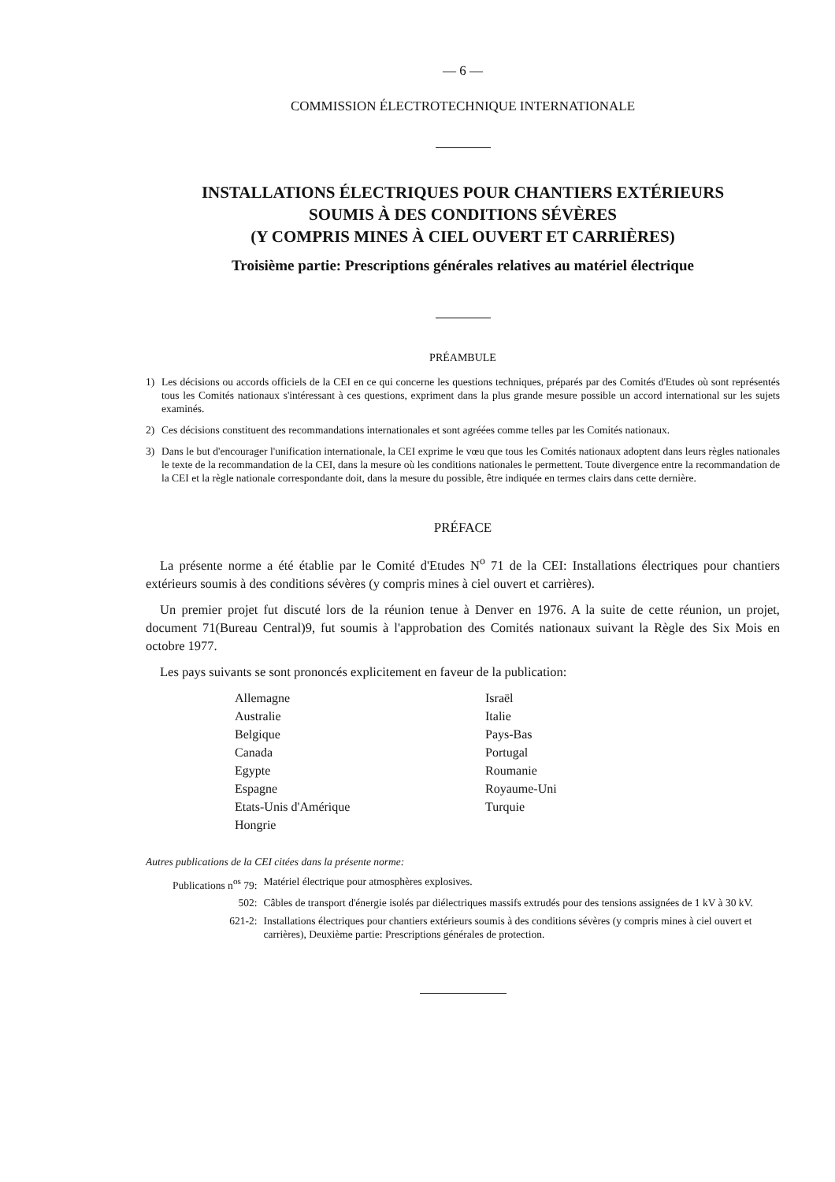— 6 —
COMMISSION ÉLECTROTECHNIQUE INTERNATIONALE
INSTALLATIONS ÉLECTRIQUES POUR CHANTIERS EXTÉRIEURS
SOUMIS À DES CONDITIONS SÉVÈRES
(Y COMPRIS MINES À CIEL OUVERT ET CARRIÈRES)
Troisième partie: Prescriptions générales relatives au matériel électrique
PRÉAMBULE
1) Les décisions ou accords officiels de la CEI en ce qui concerne les questions techniques, préparés par des Comités d'Etudes où sont représentés tous les Comités nationaux s'intéressant à ces questions, expriment dans la plus grande mesure possible un accord international sur les sujets examinés.
2) Ces décisions constituent des recommandations internationales et sont agréées comme telles par les Comités nationaux.
3) Dans le but d'encourager l'unification internationale, la CEI exprime le vœu que tous les Comités nationaux adoptent dans leurs règles nationales le texte de la recommandation de la CEI, dans la mesure où les conditions nationales le permettent. Toute divergence entre la recommandation de la CEI et la règle nationale correspondante doit, dans la mesure du possible, être indiquée en termes clairs dans cette dernière.
PRÉFACE
La présente norme a été établie par le Comité d'Etudes N<sup>o</sup> 71 de la CEI: Installations électriques pour chantiers extérieurs soumis à des conditions sévères (y compris mines à ciel ouvert et carrières).
Un premier projet fut discuté lors de la réunion tenue à Denver en 1976. A la suite de cette réunion, un projet, document 71(Bureau Central)9, fut soumis à l'approbation des Comités nationaux suivant la Règle des Six Mois en octobre 1977.
Les pays suivants se sont prononcés explicitement en faveur de la publication:
Allemagne
Australie
Belgique
Canada
Egypte
Espagne
Etats-Unis d'Amérique
Hongrie
Israël
Italie
Pays-Bas
Portugal
Roumanie
Royaume-Uni
Turquie
Autres publications de la CEI citées dans la présente norme:
| Publications n<sup>os</sup> 79: | Matériel électrique pour atmosphères explosives. |
| 502: | Câbles de transport d'énergie isolés par diélectriques massifs extrudés pour des tensions assignées de 1 kV à 30 kV. |
| 621-2: | Installations électriques pour chantiers extérieurs soumis à des conditions sévères (y compris mines à ciel ouvert et carrières), Deuxième partie: Prescriptions générales de protection. |